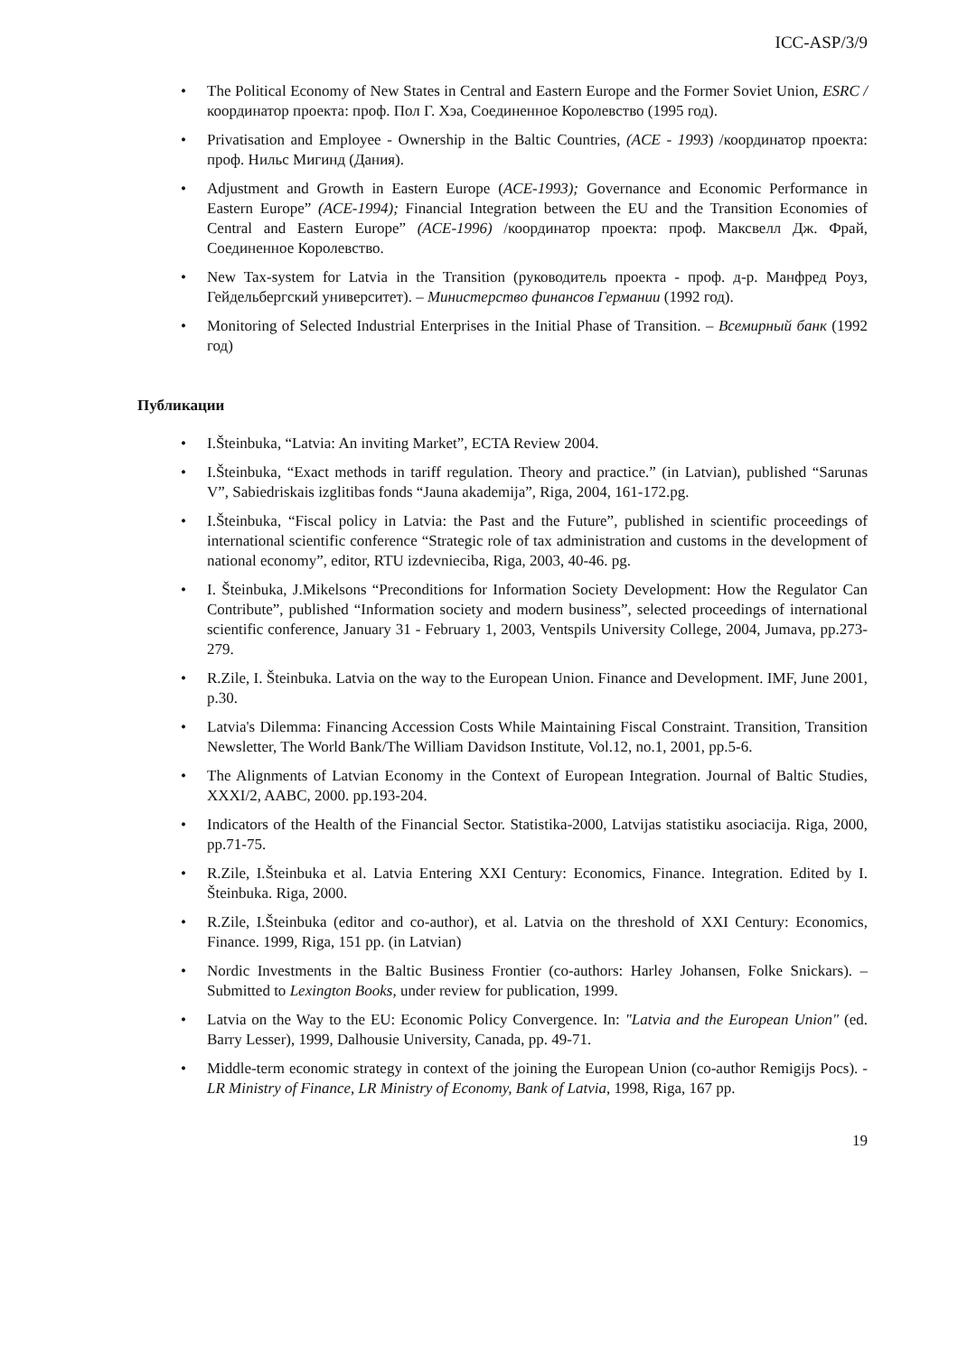ICC-ASP/3/9
• The Political Economy of New States in Central and Eastern Europe and the Former Soviet Union, ESRC / координатор проекта: проф. Пол Г. Хэа, Соединенное Королевство (1995 год).
• Privatisation and Employee - Ownership in the Baltic Countries, (ACE - 1993) /координатор проекта: проф. Нильс Мигинд (Дания).
• Adjustment and Growth in Eastern Europe (ACE-1993); Governance and Economic Performance in Eastern Europe” (ACE-1994); Financial Integration between the EU and the Transition Economies of Central and Eastern Europe” (ACE-1996) /координатор проекта: проф. Максвелл Дж. Фрай, Соединенное Королевство.
• New Tax-system for Latvia in the Transition (руководитель проекта - проф. д-р. Манфред Роуз, Гейдельбергский университет). – Министерство финансов Германии (1992 год).
• Monitoring of Selected Industrial Enterprises in the Initial Phase of Transition. – Всемирный банк (1992 год)
Публикации
• I.Šteinbuka, “Latvia: An inviting Market”, ECTA Review 2004.
• I.Šteinbuka, “Exact methods in tariff regulation. Theory and practice.” (in Latvian), published “Sarunas V”, Sabiedriskais izglitibas fonds “Jauna akademija”, Riga, 2004, 161-172.pg.
• I.Šteinbuka, “Fiscal policy in Latvia: the Past and the Future”, published in scientific proceedings of international scientific conference “Strategic role of tax administration and customs in the development of national economy”, editor, RTU izdevnieciba, Riga, 2003, 40-46. pg.
• I. Šteinbuka, J.Mikelsons “Preconditions for Information Society Development: How the Regulator Can Contribute”, published “Information society and modern business”, selected proceedings of international scientific conference, January 31 - February 1, 2003, Ventspils University College, 2004, Jumava, pp.273-279.
• R.Zile, I. Šteinbuka. Latvia on the way to the European Union. Finance and Development. IMF, June 2001, p.30.
• Latvia's Dilemma: Financing Accession Costs While Maintaining Fiscal Constraint. Transition, Transition Newsletter, The World Bank/The William Davidson Institute, Vol.12, no.1, 2001, pp.5-6.
• The Alignments of Latvian Economy in the Context of European Integration. Journal of Baltic Studies, XXXI/2, AABC, 2000. pp.193-204.
• Indicators of the Health of the Financial Sector. Statistika-2000, Latvijas statistiku asociacija. Riga, 2000, pp.71-75.
• R.Zile, I.Šteinbuka et al. Latvia Entering XXI Century: Economics, Finance. Integration. Edited by I. Šteinbuka. Riga, 2000.
• R.Zile, I.Šteinbuka (editor and co-author), et al. Latvia on the threshold of XXI Century: Economics, Finance. 1999, Riga, 151 pp. (in Latvian)
• Nordic Investments in the Baltic Business Frontier (co-authors: Harley Johansen, Folke Snickars). – Submitted to Lexington Books, under review for publication, 1999.
• Latvia on the Way to the EU: Economic Policy Convergence. In: "Latvia and the European Union" (ed. Barry Lesser), 1999, Dalhousie University, Canada, pp. 49-71.
• Middle-term economic strategy in context of the joining the European Union (co-author Remigijs Pocs). - LR Ministry of Finance, LR Ministry of Economy, Bank of Latvia, 1998, Riga, 167 pp.
19